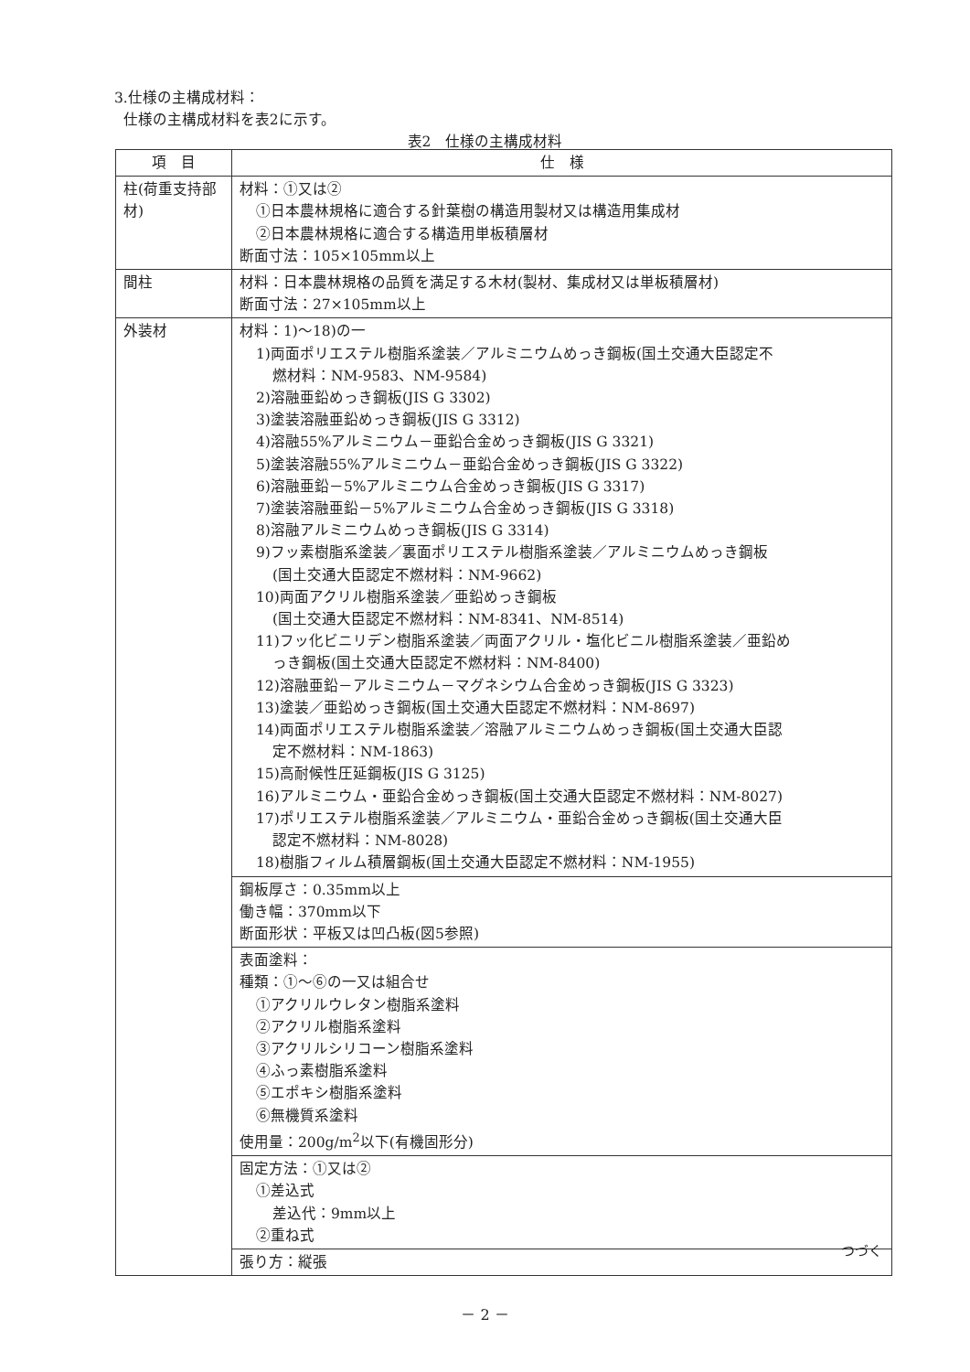3.仕様の主構成材料：
仕様の主構成材料を表2に示す。
表2　仕様の主構成材料
| 項 目 | 仕 様 |
| --- | --- |
| 柱(荷重支持部材) | 材料：①又は② ①日本農林規格に適合する針葉樹の構造用製材又は構造用集成材 ②日本農林規格に適合する構造用単板積層材 断面寸法：105×105mm以上 |
| 間柱 | 材料：日本農林規格の品質を満足する木材(製材、集成材又は単板積層材) 断面寸法：27×105mm以上 |
| 外装材 | 材料：1)～18)の一 1)両面ポリエステル樹脂系塗装／アルミニウムめっき鋼板(国土交通大臣認定不 燃材料：NM-9583、NM-9584) 2)溶融亜鉛めっき鋼板(JIS G 3302) 3)塗装溶融亜鉛めっき鋼板(JIS G 3312) 4)溶融55%アルミニウム－亜鉛合金めっき鋼板(JIS G 3321) 5)塗装溶融55%アルミニウム－亜鉛合金めっき鋼板(JIS G 3322) 6)溶融亜鉛－5%アルミニウム合金めっき鋼板(JIS G 3317) 7)塗装溶融亜鉛－5%アルミニウム合金めっき鋼板(JIS G 3318) 8)溶融アルミニウムめっき鋼板(JIS G 3314) 9)フッ素樹脂系塗装／裏面ポリエステル樹脂系塗装／アルミニウムめっき鋼板 (国土交通大臣認定不燃材料：NM-9662) 10)両面アクリル樹脂系塗装／亜鉛めっき鋼板 (国土交通大臣認定不燃材料：NM-8341、NM-8514) 11)フッ化ビニリデン樹脂系塗装／両面アクリル・塩化ビニル樹脂系塗装／亜鉛め っき鋼板(国土交通大臣認定不燃材料：NM-8400) 12)溶融亜鉛－アルミニウム－マグネシウム合金めっき鋼板(JIS G 3323) 13)塗装／亜鉛めっき鋼板(国土交通大臣認定不燃材料：NM-8697) 14)両面ポリエステル樹脂系塗装／溶融アルミニウムめっき鋼板(国土交通大臣認 定不燃材料：NM-1863) 15)高耐候性圧延鋼板(JIS G 3125) 16)アルミニウム・亜鉛合金めっき鋼板(国土交通大臣認定不燃材料：NM-8027) 17)ポリエステル樹脂系塗装／アルミニウム・亜鉛合金めっき鋼板(国土交通大臣 認定不燃材料：NM-8028) 18)樹脂フィルム積層鋼板(国土交通大臣認定不燃材料：NM-1955) |
| | 鋼板厚さ：0.35mm以上 働き幅：370mm以下 断面形状：平板又は凹凸板(図5参照) |
| | 表面塗料： 種類：①～⑥の一又は組合せ ①アクリルウレタン樹脂系塗料 ②アクリル樹脂系塗料 ③アクリルシリコーン樹脂系塗料 ④ふっ素樹脂系塗料 ⑤エポキシ樹脂系塗料 ⑥無機質系塗料 使用量：200g/m<sup>2</sup>以下(有機固形分) |
| | 固定方法：①又は② ①差込式 差込代：9mm以上 ②重ね式 |
| | 張り方：縦張 |
つづく
－ 2 －